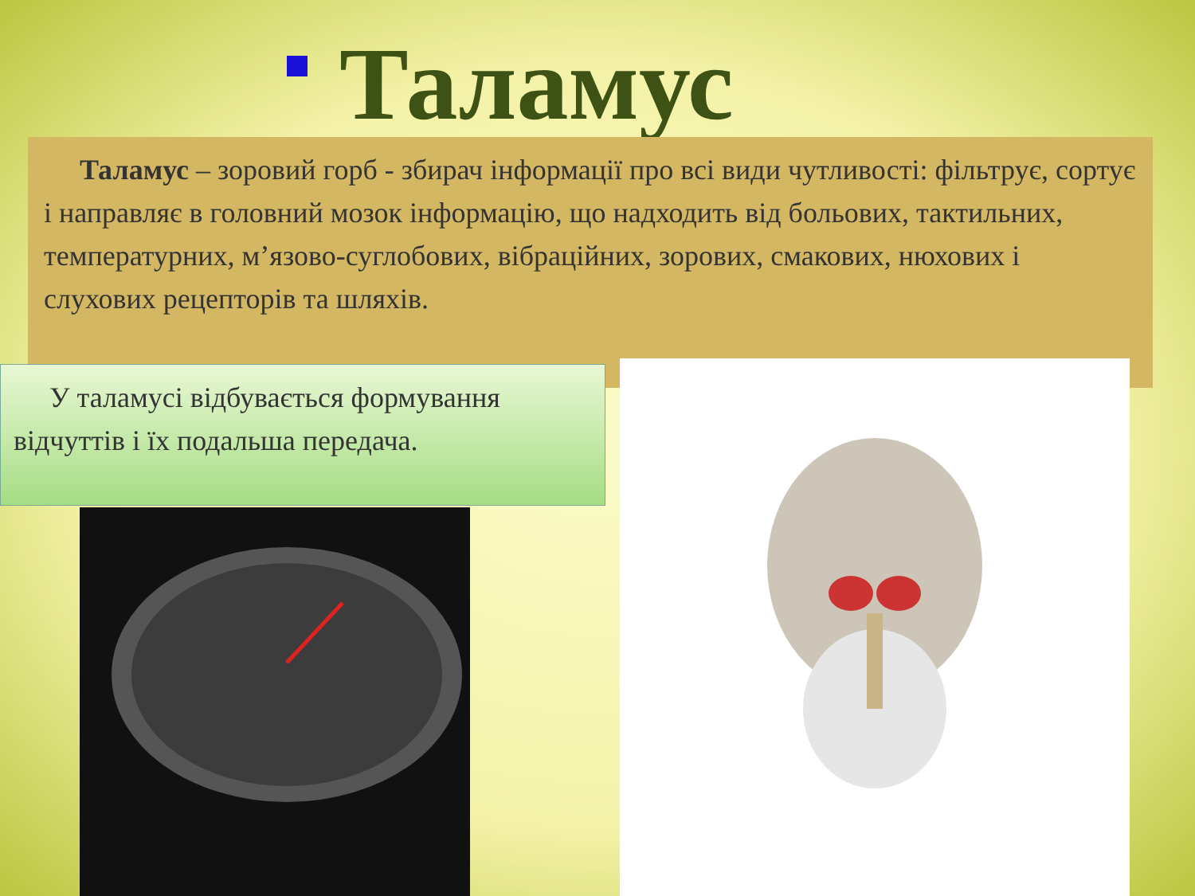Таламус
Таламус – зоровий горб - збирач інформації про всі види чутливості: фільтрує, сортує і направляє в головний мозок інформацію, що надходить від больових, тактильних, температурних, м’язово-суглобових, вібраційних, зорових, смакових, нюхових і слухових рецепторів та шляхів.
У таламусі відбувається формування відчуттів і їх подальша передача.